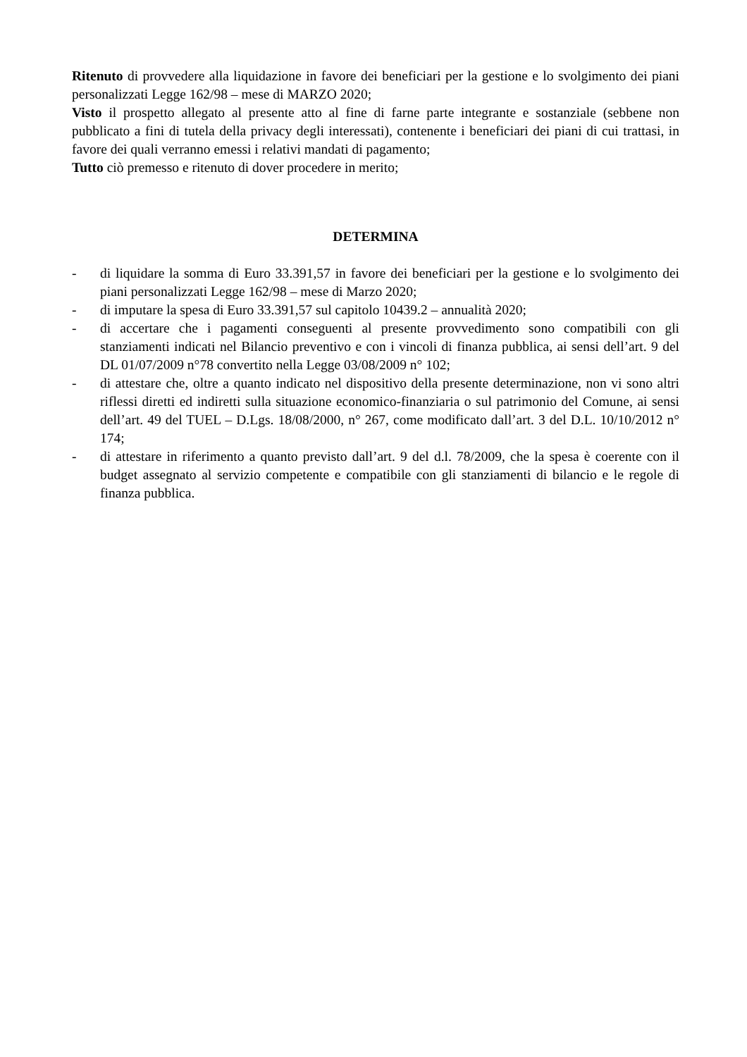Ritenuto di provvedere alla liquidazione in favore dei beneficiari per la gestione e lo svolgimento dei piani personalizzati Legge 162/98 – mese di MARZO 2020;
Visto il prospetto allegato al presente atto al fine di farne parte integrante e sostanziale (sebbene non pubblicato a fini di tutela della privacy degli interessati), contenente i beneficiari dei piani di cui trattasi, in favore dei quali verranno emessi i relativi mandati di pagamento;
Tutto ciò premesso e ritenuto di dover procedere in merito;
DETERMINA
- di liquidare la somma di Euro 33.391,57 in favore dei beneficiari per la gestione e lo svolgimento dei piani personalizzati Legge 162/98 – mese di Marzo 2020;
- di imputare la spesa di Euro 33.391,57 sul capitolo 10439.2 – annualità 2020;
- di accertare che i pagamenti conseguenti al presente provvedimento sono compatibili con gli stanziamenti indicati nel Bilancio preventivo e con i vincoli di finanza pubblica, ai sensi dell’art. 9 del DL 01/07/2009 n°78 convertito nella Legge 03/08/2009 n° 102;
- di attestare che, oltre a quanto indicato nel dispositivo della presente determinazione, non vi sono altri riflessi diretti ed indiretti sulla situazione economico-finanziaria o sul patrimonio del Comune, ai sensi dell’art. 49 del TUEL – D.Lgs. 18/08/2000, n° 267, come modificato dall’art. 3 del D.L. 10/10/2012 n° 174;
- di attestare in riferimento a quanto previsto dall’art. 9 del d.l. 78/2009, che la spesa è coerente con il budget assegnato al servizio competente e compatibile con gli stanziamenti di bilancio e le regole di finanza pubblica.